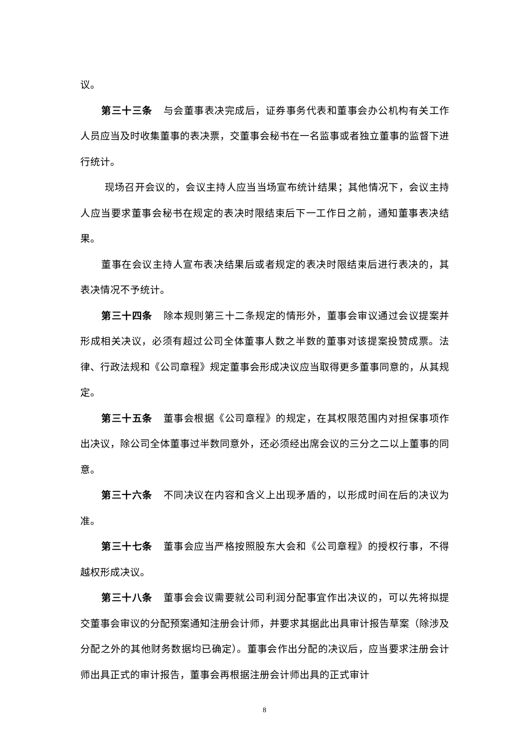议。
第三十三条 与会董事表决完成后，证券事务代表和董事会办公机构有关工作人员应当及时收集董事的表决票，交董事会秘书在一名监事或者独立董事的监督下进行统计。
现场召开会议的，会议主持人应当当场宣布统计结果；其他情况下，会议主持人应当要求董事会秘书在规定的表决时限结束后下一工作日之前，通知董事表决结果。
董事在会议主持人宣布表决结果后或者规定的表决时限结束后进行表决的，其表决情况不予统计。
第三十四条 除本规则第三十二条规定的情形外，董事会审议通过会议提案并形成相关决议，必须有超过公司全体董事人数之半数的董事对该提案投赞成票。法律、行政法规和《公司章程》规定董事会形成决议应当取得更多董事同意的，从其规定。
第三十五条 董事会根据《公司章程》的规定，在其权限范围内对担保事项作出决议，除公司全体董事过半数同意外，还必须经出席会议的三分之二以上董事的同意。
第三十六条 不同决议在内容和含义上出现矛盾的，以形成时间在后的决议为准。
第三十七条 董事会应当严格按照股东大会和《公司章程》的授权行事，不得越权形成决议。
第三十八条 董事会会议需要就公司利润分配事宜作出决议的，可以先将拟提交董事会审议的分配预案通知注册会计师，并要求其据此出具审计报告草案（除涉及分配之外的其他财务数据均已确定）。董事会作出分配的决议后，应当要求注册会计师出具正式的审计报告，董事会再根据注册会计师出具的正式审计
8